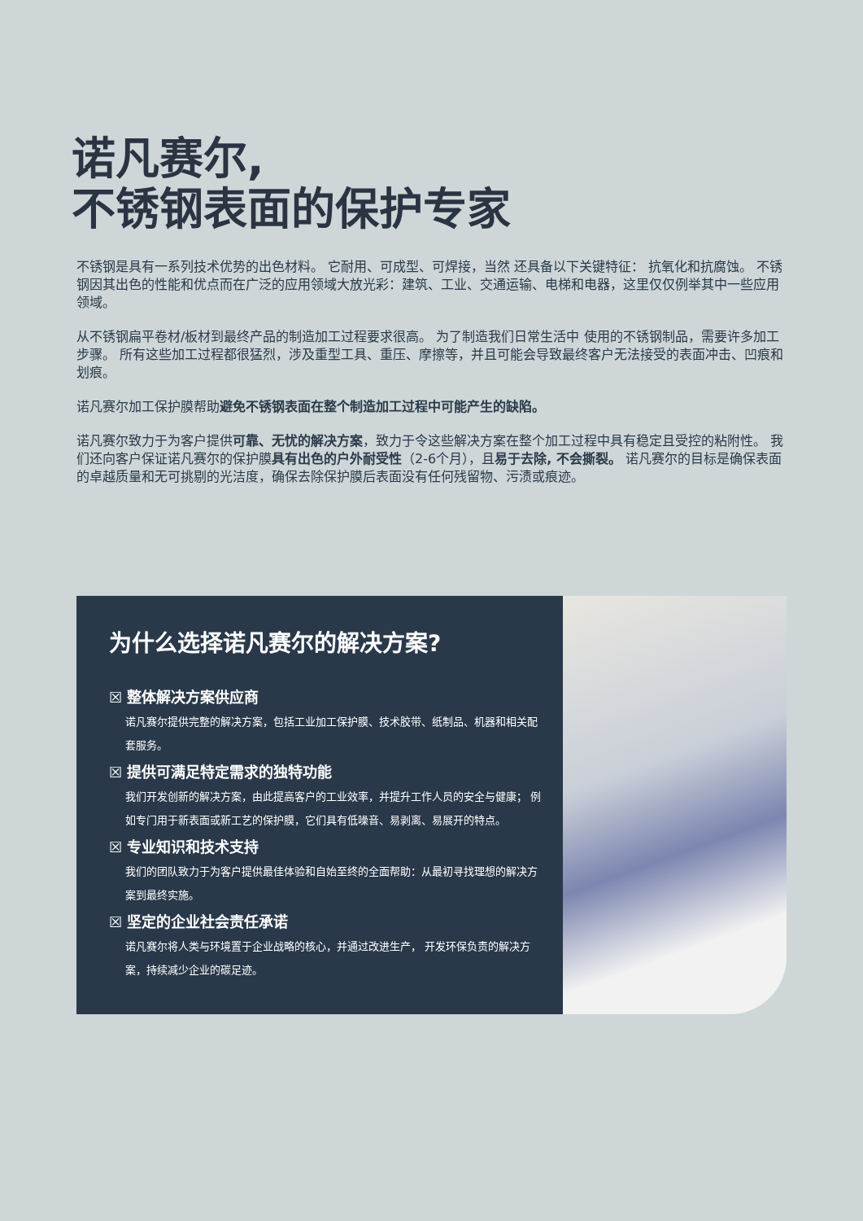诺凡赛尔,
不锈钢表面的保护专家
不锈钢是具有一系列技术优势的出色材料。 它耐用、可成型、可焊接，当然 还具备以下关键特征： 抗氧化和抗腐蚀。 不锈钢因其出色的性能和优点而在广泛的应用领域大放光彩：建筑、工业、交通运输、电梯和电器，这里仅仅例举其中一些应用领域。
从不锈钢扁平卷材/板材到最终产品的制造加工过程要求很高。 为了制造我们日常生活中 使用的不锈钢制品，需要许多加工步骤。 所有这些加工过程都很猛烈，涉及重型工具、重压、摩擦等，并且可能会导致最终客户无法接受的表面冲击、凹痕和划痕。
诺凡赛尔加工保护膜帮助避免不锈钢表面在整个制造加工过程中可能产生的缺陷。
诺凡赛尔致力于为客户提供可靠、无忧的解决方案，致力于令这些解决方案在整个加工过程中具有稳定且受控的粘附性。 我们还向客户保证诺凡赛尔的保护膜具有出色的户外耐受性（2-6个月），且易于去除, 不会撕裂。 诺凡赛尔的目标是确保表面的卓越质量和无可挑剔的光洁度，确保去除保护膜后表面没有任何残留物、污渍或痕迹。
为什么选择诺凡赛尔的解决方案?
☒ 整体解决方案供应商
诺凡赛尔提供完整的解决方案，包括工业加工保护膜、技术胶带、纸制品、机器和相关配套服务。
☒ 提供可满足特定需求的独特功能
我们开发创新的解决方案，由此提高客户的工业效率，并提升工作人员的安全与健康； 例如专门用于新表面或新工艺的保护膜，它们具有低噪音、易剥离、易展开的特点。
☒ 专业知识和技术支持
我们的团队致力于为客户提供最佳体验和自始至终的全面帮助：从最初寻找理想的解决方案到最终实施。
☒ 坚定的企业社会责任承诺
诺凡赛尔将人类与环境置于企业战略的核心，并通过改进生产， 开发环保负责的解决方案，持续减少企业的碳足迹。